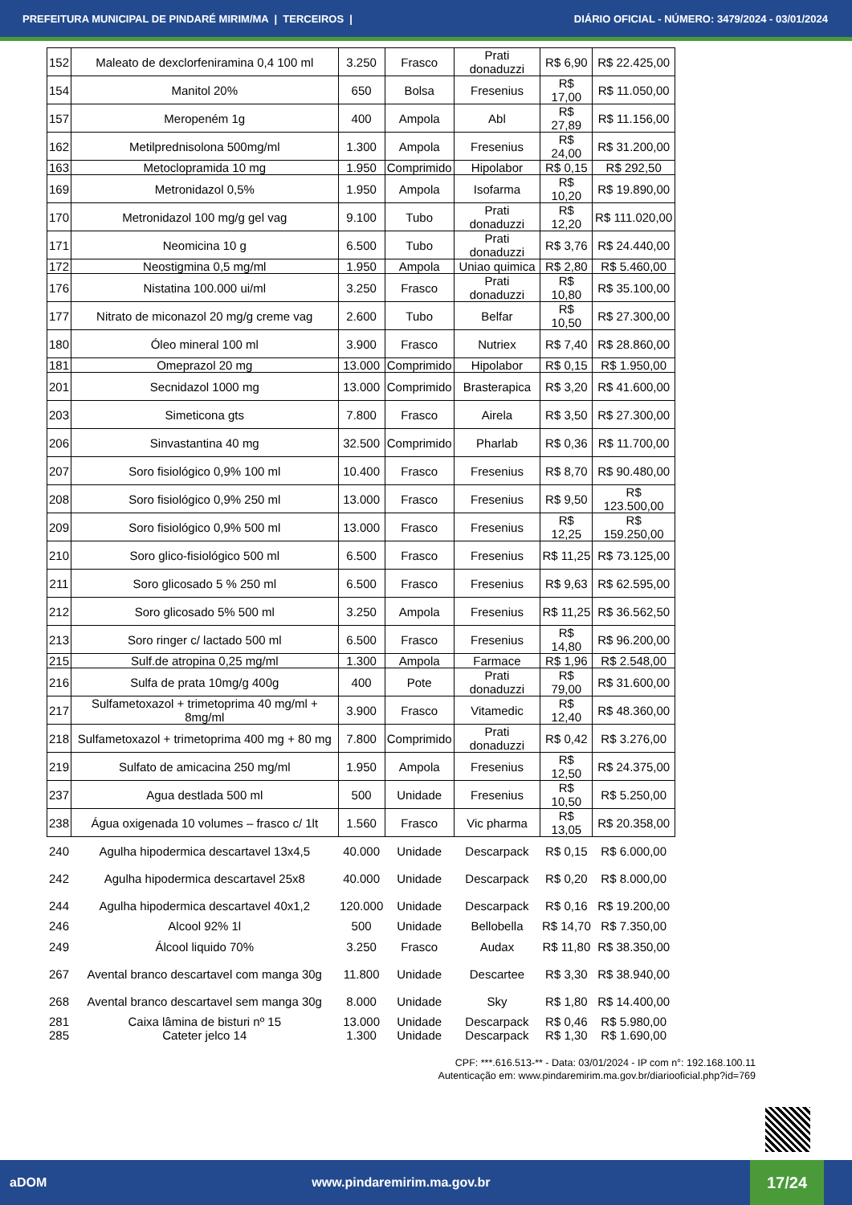PREFEITURA MUNICIPAL DE PINDARÉ MIRIM/MA | TERCEIROS | DIÁRIO OFICIAL - NÚMERO: 3479/2024 - 03/01/2024
| 152 | Maleato de dexclorfeniramina 0,4 100 ml | 3.250 | Frasco | Prati donaduzzi | R$ 6,90 | R$ 22.425,00 |
| 154 | Manitol 20% | 650 | Bolsa | Fresenius | R$ 17,00 | R$ 11.050,00 |
| 157 | Meropeném 1g | 400 | Ampola | Abl | R$ 27,89 | R$ 11.156,00 |
| 162 | Metilprednisolona 500mg/ml | 1.300 | Ampola | Fresenius | R$ 24,00 | R$ 31.200,00 |
| 163 | Metoclopramida 10 mg | 1.950 | Comprimido | Hipolabor | R$ 0,15 | R$ 292,50 |
| 169 | Metronidazol 0,5% | 1.950 | Ampola | Isofarma | R$ 10,20 | R$ 19.890,00 |
| 170 | Metronidazol 100 mg/g gel vag | 9.100 | Tubo | Prati donaduzzi | R$ 12,20 | R$ 111.020,00 |
| 171 | Neomicina 10 g | 6.500 | Tubo | Prati donaduzzi | R$ 3,76 | R$ 24.440,00 |
| 172 | Neostigmina 0,5 mg/ml | 1.950 | Ampola | Uniao quimica | R$ 2,80 | R$ 5.460,00 |
| 176 | Nistatina 100.000 ui/ml | 3.250 | Frasco | Prati donaduzzi | R$ 10,80 | R$ 35.100,00 |
| 177 | Nitrato de miconazol 20 mg/g creme vag | 2.600 | Tubo | Belfar | R$ 10,50 | R$ 27.300,00 |
| 180 | Óleo mineral 100 ml | 3.900 | Frasco | Nutriex | R$ 7,40 | R$ 28.860,00 |
| 181 | Omeprazol 20 mg | 13.000 | Comprimido | Hipolabor | R$ 0,15 | R$ 1.950,00 |
| 201 | Secnidazol 1000 mg | 13.000 | Comprimido | Brasterapica | R$ 3,20 | R$ 41.600,00 |
| 203 | Simeticona gts | 7.800 | Frasco | Airela | R$ 3,50 | R$ 27.300,00 |
| 206 | Sinvastantina 40 mg | 32.500 | Comprimido | Pharlab | R$ 0,36 | R$ 11.700,00 |
| 207 | Soro fisiológico 0,9% 100 ml | 10.400 | Frasco | Fresenius | R$ 8,70 | R$ 90.480,00 |
| 208 | Soro fisiológico 0,9% 250 ml | 13.000 | Frasco | Fresenius | R$ 9,50 | R$ 123.500,00 |
| 209 | Soro fisiológico 0,9% 500 ml | 13.000 | Frasco | Fresenius | R$ 12,25 | R$ 159.250,00 |
| 210 | Soro glico-fisiológico 500 ml | 6.500 | Frasco | Fresenius | R$ 11,25 | R$ 73.125,00 |
| 211 | Soro glicosado 5 % 250 ml | 6.500 | Frasco | Fresenius | R$ 9,63 | R$ 62.595,00 |
| 212 | Soro glicosado 5% 500 ml | 3.250 | Ampola | Fresenius | R$ 11,25 | R$ 36.562,50 |
| 213 | Soro ringer c/ lactado 500 ml | 6.500 | Frasco | Fresenius | R$ 14,80 | R$ 96.200,00 |
| 215 | Sulf.de atropina 0,25 mg/ml | 1.300 | Ampola | Farmace | R$ 1,96 | R$ 2.548,00 |
| 216 | Sulfa de prata 10mg/g 400g | 400 | Pote | Prati donaduzzi | R$ 79,00 | R$ 31.600,00 |
| 217 | Sulfametoxazol + trimetoprima 40 mg/ml + 8mg/ml | 3.900 | Frasco | Vitamedic | R$ 12,40 | R$ 48.360,00 |
| 218 | Sulfametoxazol + trimetoprima 400 mg + 80 mg | 7.800 | Comprimido | Prati donaduzzi | R$ 0,42 | R$ 3.276,00 |
| 219 | Sulfato de amicacina 250 mg/ml | 1.950 | Ampola | Fresenius | R$ 12,50 | R$ 24.375,00 |
| 237 | Agua destlada 500 ml | 500 | Unidade | Fresenius | R$ 10,50 | R$ 5.250,00 |
| 238 | Água oxigenada 10 volumes – frasco c/ 1lt | 1.560 | Frasco | Vic pharma | R$ 13,05 | R$ 20.358,00 |
| 240 | Agulha hipodermica descartavel 13x4,5 | 40.000 | Unidade | Descarpack | R$ 0,15 | R$ 6.000,00 |
| 242 | Agulha hipodermica descartavel 25x8 | 40.000 | Unidade | Descarpack | R$ 0,20 | R$ 8.000,00 |
| 244 | Agulha hipodermica descartavel 40x1,2 | 120.000 | Unidade | Descarpack | R$ 0,16 | R$ 19.200,00 |
| 246 | Alcool 92% 1l | 500 | Unidade | Bellobella | R$ 14,70 | R$ 7.350,00 |
| 249 | Álcool liquido 70% | 3.250 | Frasco | Audax | R$ 11,80 | R$ 38.350,00 |
| 267 | Avental branco descartavel com manga 30g | 11.800 | Unidade | Descartee | R$ 3,30 | R$ 38.940,00 |
| 268 | Avental branco descartavel sem manga 30g | 8.000 | Unidade | Sky | R$ 1,80 | R$ 14.400,00 |
| 281 | Caixa lâmina de bisturi nº 15 | 13.000 | Unidade | Descarpack | R$ 0,46 | R$ 5.980,00 |
| 285 | Cateter jelco 14 | 1.300 | Unidade | Descarpack | R$ 1,30 | R$ 1.690,00 |
CPF: ***.616.513-** - Data: 03/01/2024 - IP com n°: 192.168.100.11
Autenticação em: www.pindaremirim.ma.gov.br/diariooficial.php?id=769
aDOM www.pindaremirim.ma.gov.br
17/24